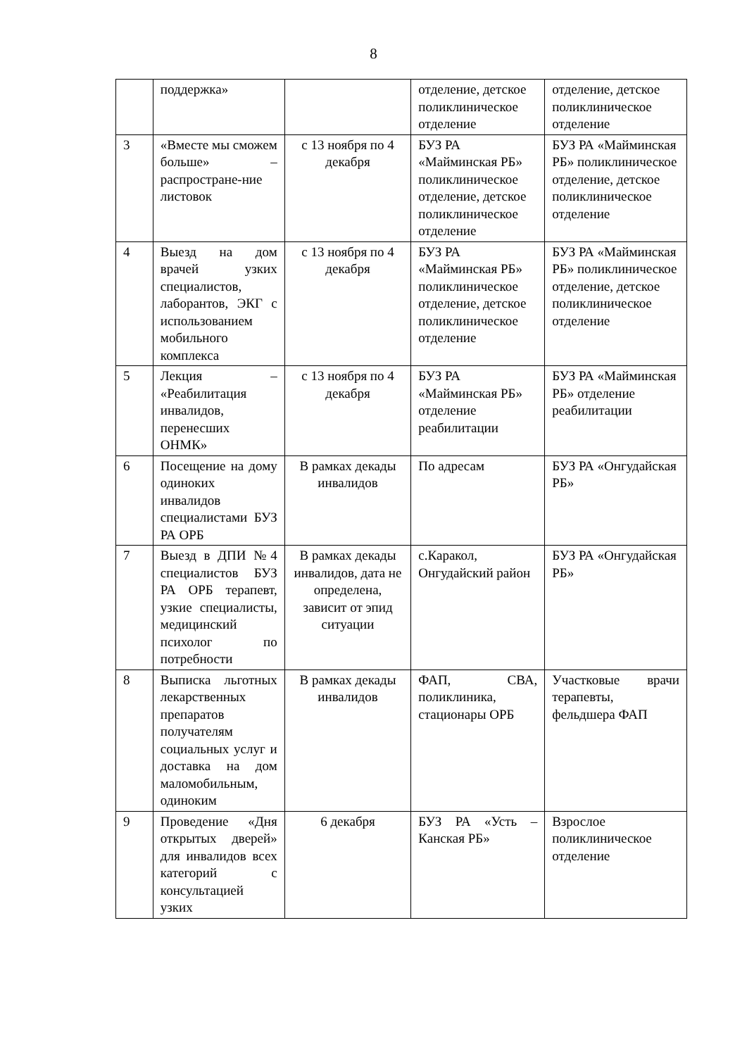8
| | поддержка» | | отделение, детское поликлиническое отделение | отделение, детское поликлиническое отделение |
| 3 | «Вместе мы сможем больше» – распростране-ние листовок | с 13 ноября по 4 декабря | БУЗ РА «Майминская РБ» поликлиническое отделение, детское поликлиническое отделение | БУЗ РА «Майминская РБ» поликлиническое отделение, детское поликлиническое отделение |
| 4 | Выезд на дом врачей узких специалистов, лаборантов, ЭКГ с использованием мобильного комплекса | с 13 ноября по 4 декабря | БУЗ РА «Майминская РБ» поликлиническое отделение, детское поликлиническое отделение | БУЗ РА «Майминская РБ» поликлиническое отделение, детское поликлиническое отделение |
| 5 | Лекция – «Реабилитация инвалидов, перенесших ОНМК» | с 13 ноября по 4 декабря | БУЗ РА «Майминская РБ» отделение реабилитации | БУЗ РА «Майминская РБ» отделение реабилитации |
| 6 | Посещение на дому одиноких инвалидов специалистами БУЗ РА ОРБ | В рамках декады инвалидов | По адресам | БУЗ РА «Онгудайская РБ» |
| 7 | Выезд в ДПИ №4 специалистов БУЗ РА ОРБ терапевт, узкие специалисты, медицинский психолог по потребности | В рамках декады инвалидов, дата не определена, зависит от эпид ситуации | с.Каракол, Онгудайский район | БУЗ РА «Онгудайская РБ» |
| 8 | Выписка льготных лекарственных препаратов получателям социальных услуг и доставка на дом маломобильным, одиноким | В рамках декады инвалидов | ФАП, СВА, поликлиника, стационары ОРБ | Участковые врачи терапевты, фельдшера ФАП |
| 9 | Проведение «Дня открытых дверей» для инвалидов всех категорий с консультацией узких | 6 декабря | БУЗ РА «Усть – Канская РБ» | Взрослое поликлиническое отделение |